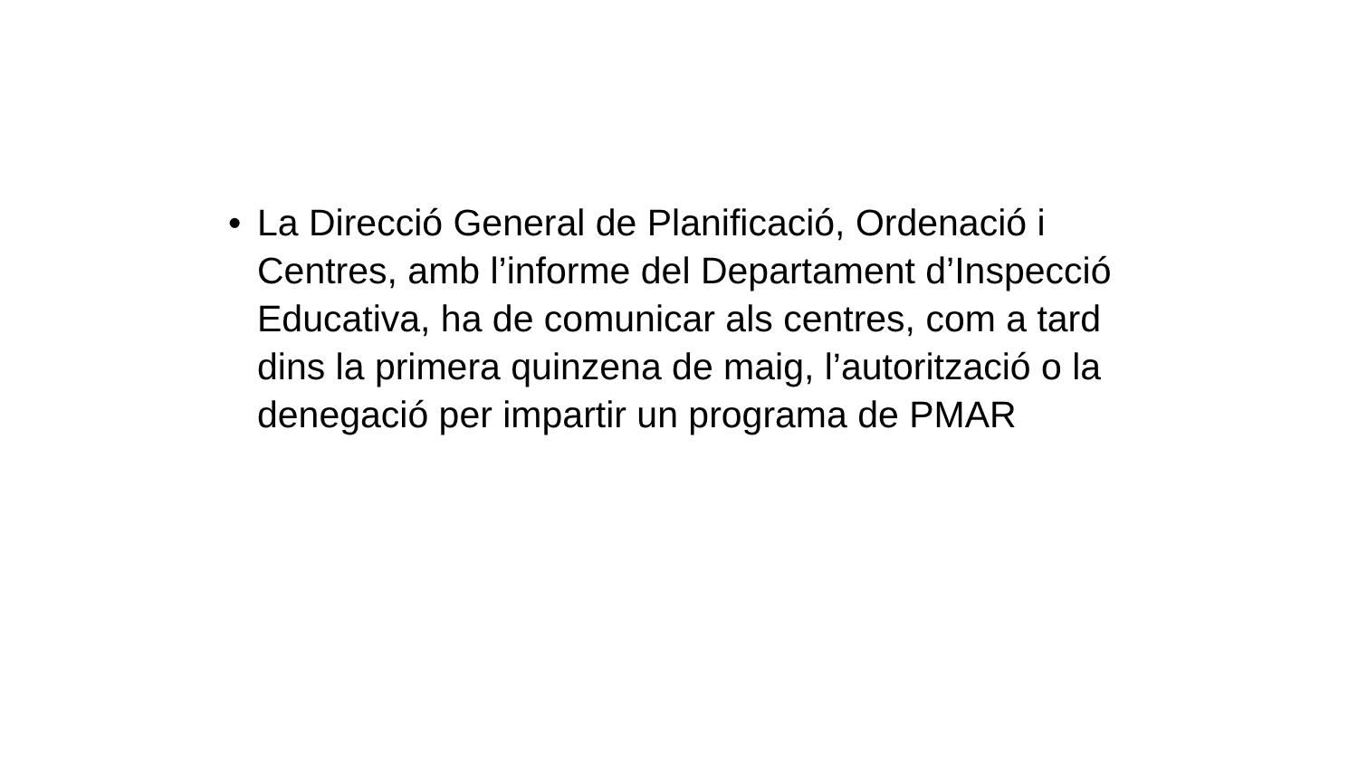• La Direcció General de Planificació, Ordenació i Centres, amb l’informe del Departament d’Inspecció Educativa, ha de comunicar als centres, com a tard dins la primera quinzena de maig, l’autorització o la denegació per impartir un programa de PMAR